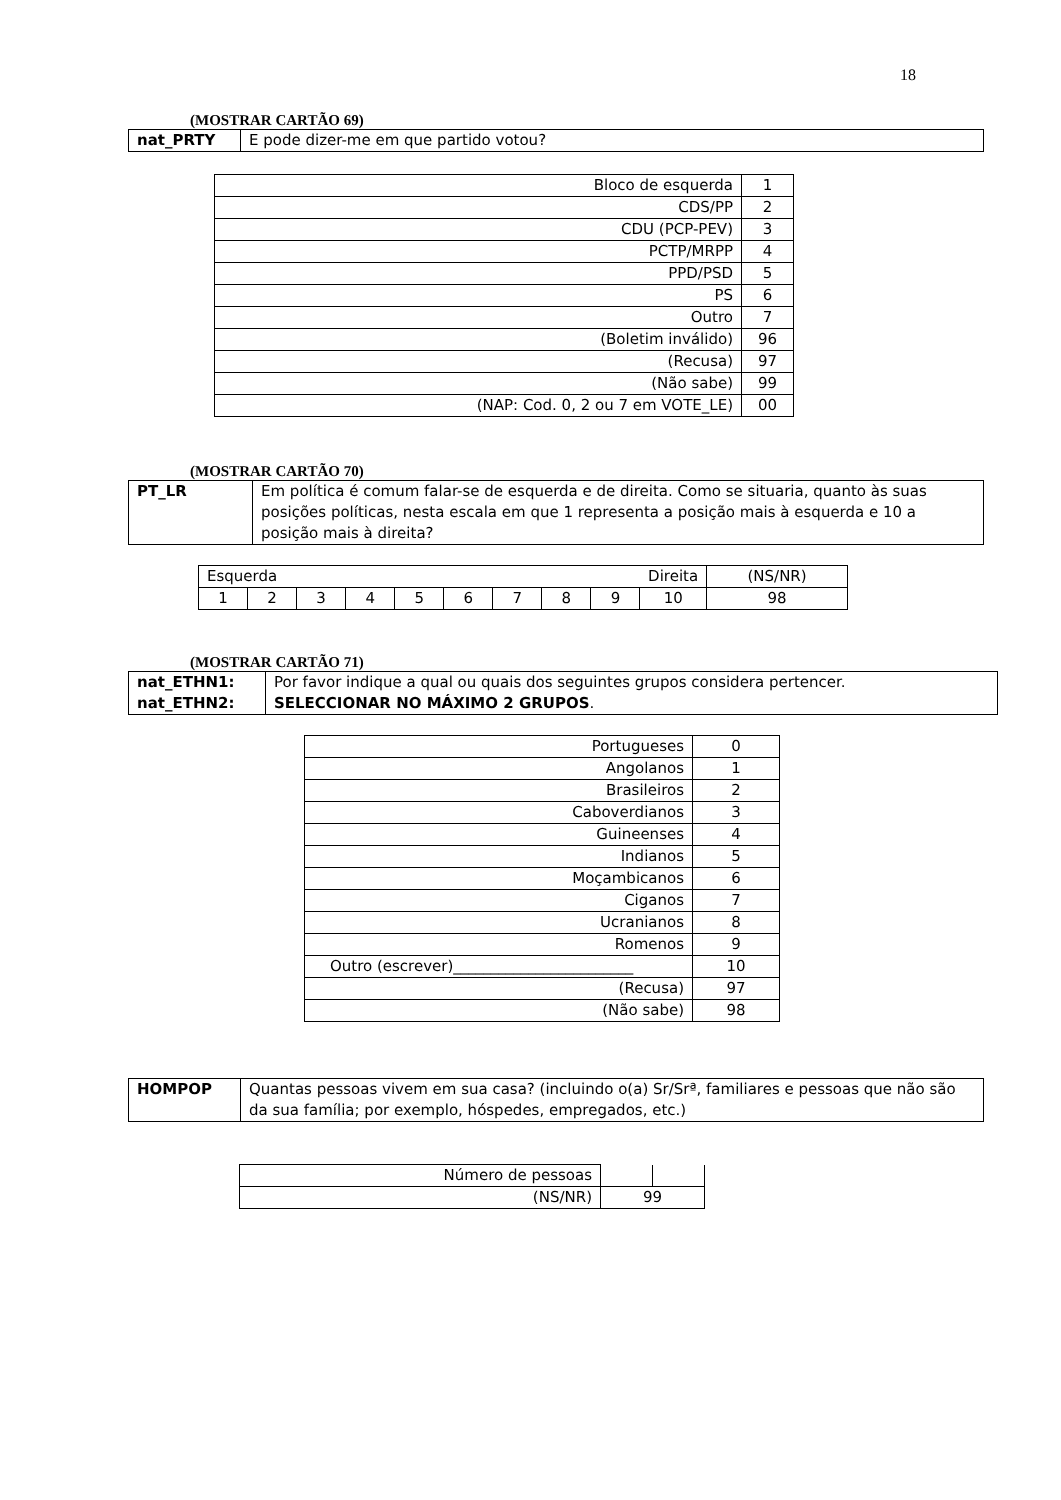18
(MOSTRAR CARTÃO 69)
| nat_PRTY | E pode dizer-me em que partido votou? |
| Bloco de esquerda | 1 |
| CDS/PP | 2 |
| CDU (PCP-PEV) | 3 |
| PCTP/MRPP | 4 |
| PPD/PSD | 5 |
| PS | 6 |
| Outro | 7 |
| (Boletim inválido) | 96 |
| (Recusa) | 97 |
| (Não sabe) | 99 |
| (NAP: Cod. 0, 2 ou 7 em VOTE_LE) | 00 |
(MOSTRAR CARTÃO 70)
| PT_LR | Em política é comum falar-se de esquerda e de direita. Como se situaria, quanto às suas posições políticas, nesta escala em que 1 representa a posição mais à esquerda e 10 a posição mais à direita? |
| Esquerda Direita | | | | | | | | | | (NS/NR) |
| 1 | 2 | 3 | 4 | 5 | 6 | 7 | 8 | 9 | 10 | 98 |
(MOSTRAR CARTÃO 71)
| nat_ETHN1: nat_ETHN2: | Por favor indique a qual ou quais dos seguintes grupos considera pertencer. SELECCIONAR NO MÁXIMO 2 GRUPOS . |
| Portugueses | 0 |
| Angolanos | 1 |
| Brasileiros | 2 |
| Caboverdianos | 3 |
| Guineenses | 4 |
| Indianos | 5 |
| Moçambicanos | 6 |
| Ciganos | 7 |
| Ucranianos | 8 |
| Romenos | 9 |
| Outro (escrever)________________________ | 10 |
| (Recusa) | 97 |
| (Não sabe) | 98 |
| HOMPOP | Quantas pessoas vivem em sua casa? (incluindo o(a) Sr/Srª, familiares e pessoas que não são da sua família; por exemplo, hóspedes, empregados, etc.) |
| Número de pessoas | | |
| (NS/NR) | 99 | |